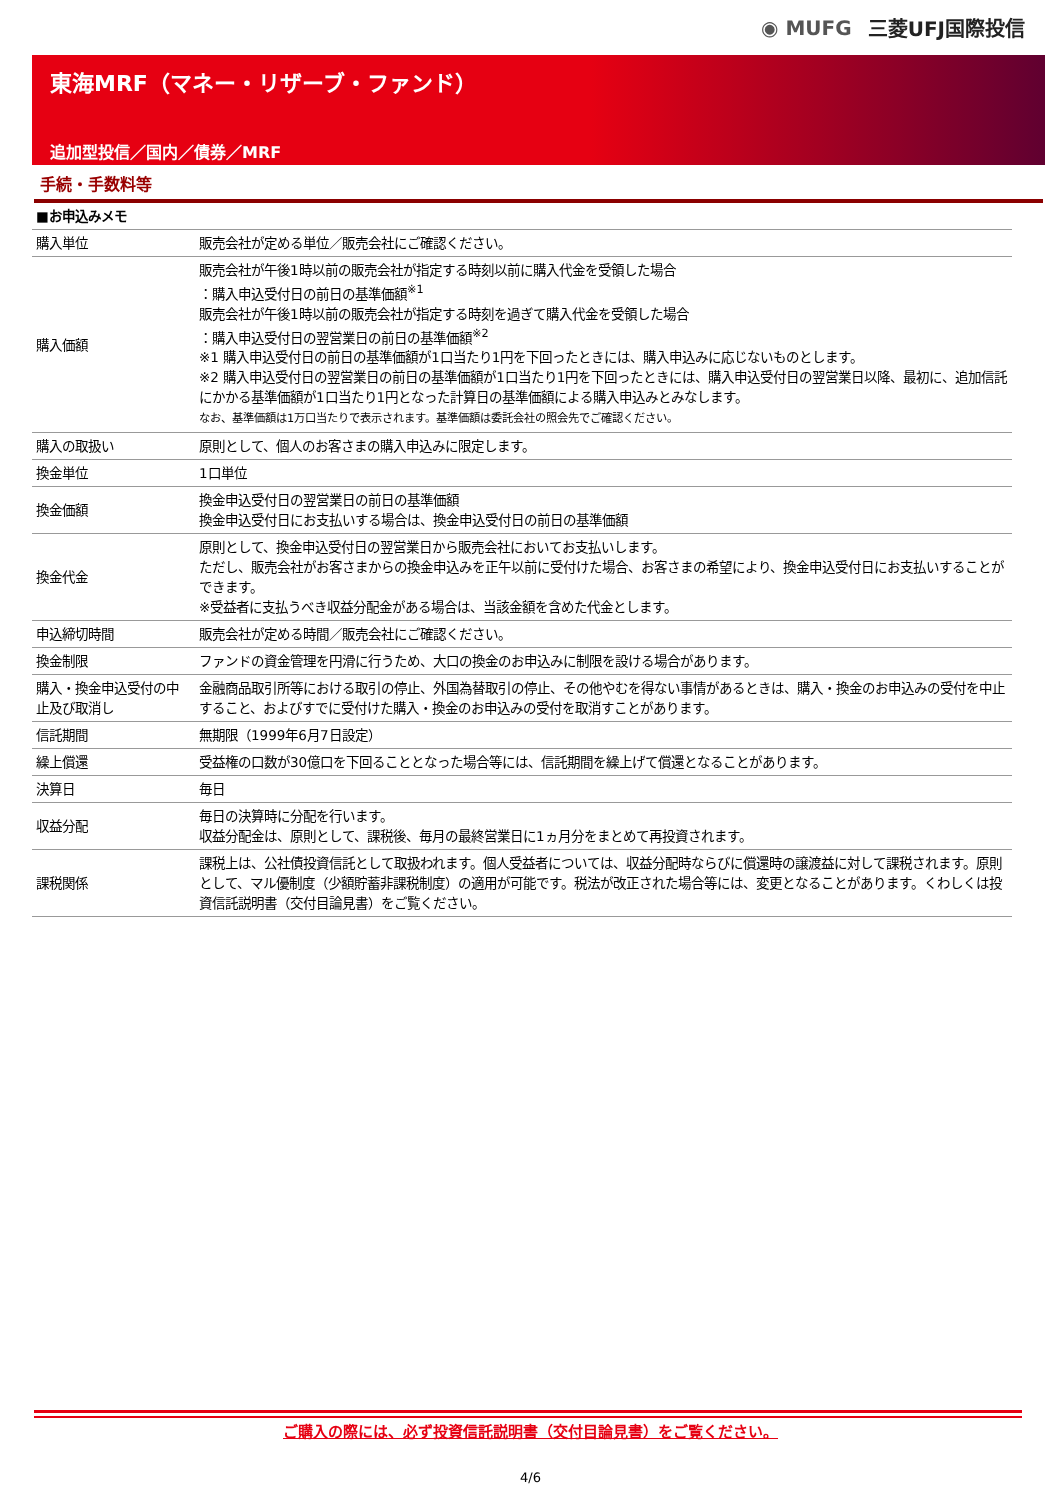◉ MUFG 三菱UFJ国際投信
東海MRF（マネー・リザーブ・ファンド）
追加型投信／国内／債券／MRF
手続・手数料等
| ■お申込みメモ | |
| 購入単位 | 販売会社が定める単位／販売会社にご確認ください。 |
| 購入価額 | 販売会社が午後1時以前の販売会社が指定する時刻以前に購入代金を受領した場合 ：購入申込受付日の前日の基準価額<sup>※1</sup> 販売会社が午後1時以前の販売会社が指定する時刻を過ぎて購入代金を受領した場合 ：購入申込受付日の翌営業日の前日の基準価額<sup>※2</sup> ※1 購入申込受付日の前日の基準価額が1口当たり1円を下回ったときには、購入申込みに応じないものとします。 ※2 購入申込受付日の翌営業日の前日の基準価額が1口当たり1円を下回ったときには、購入申込受付日の翌営業日以降、最初に、追加信託にかかる基準価額が1口当たり1円となった計算日の基準価額による購入申込みとみなします。 なお、基準価額は1万口当たりで表示されます。基準価額は委託会社の照会先でご確認ください。 |
| 購入の取扱い | 原則として、個人のお客さまの購入申込みに限定します。 |
| 換金単位 | 1口単位 |
| 換金価額 | 換金申込受付日の翌営業日の前日の基準価額 換金申込受付日にお支払いする場合は、換金申込受付日の前日の基準価額 |
| 換金代金 | 原則として、換金申込受付日の翌営業日から販売会社においてお支払いします。 ただし、販売会社がお客さまからの換金申込みを正午以前に受付けた場合、お客さまの希望により、換金申込受付日にお支払いすることができます。 ※受益者に支払うべき収益分配金がある場合は、当該金額を含めた代金とします。 |
| 申込締切時間 | 販売会社が定める時間／販売会社にご確認ください。 |
| 換金制限 | ファンドの資金管理を円滑に行うため、大口の換金のお申込みに制限を設ける場合があります。 |
| 購入・換金申込受付の中止及び取消し | 金融商品取引所等における取引の停止、外国為替取引の停止、その他やむを得ない事情があるときは、購入・換金のお申込みの受付を中止すること、およびすでに受付けた購入・換金のお申込みの受付を取消すことがあります。 |
| 信託期間 | 無期限（1999年6月7日設定） |
| 繰上償還 | 受益権の口数が30億口を下回ることとなった場合等には、信託期間を繰上げて償還となることがあります。 |
| 決算日 | 毎日 |
| 収益分配 | 毎日の決算時に分配を行います。 収益分配金は、原則として、課税後、毎月の最終営業日に1ヵ月分をまとめて再投資されます。 |
| 課税関係 | 課税上は、公社債投資信託として取扱われます。個人受益者については、収益分配時ならびに償還時の譲渡益に対して課税されます。原則として、マル優制度（少額貯蓄非課税制度）の適用が可能です。税法が改正された場合等には、変更となることがあります。くわしくは投資信託説明書（交付目論見書）をご覧ください。 |
ご購入の際には、必ず投資信託説明書（交付目論見書）をご覧ください。
4/6